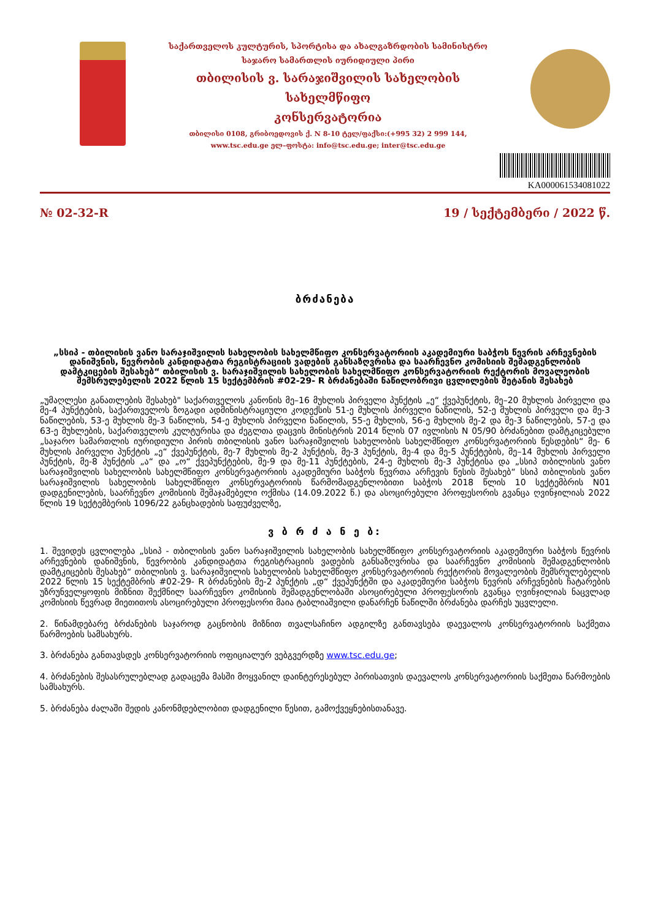საქართველოს კულტურის, სპორტისა და ახალგაზრდობის სამინისტრო
საჯარო სამართლის იურიდიული პირი
თბილისის ვ. სარაჯიშვილის სახელობის
სახელმწიფო
კონსერვატორია
თბილისი 0108, გრიბოედოვის ქ. N 8-10 ტელ/ფაქსი:(+995 32) 2 999 144,
www.tsc.edu.ge ელ–ფოსტა: info@tsc.edu.ge; inter@tsc.edu.ge
KA000061534081022
№ 02-32-R 19 / სექტემბერი / 2022 წ.
ბრძანება
„სსიპ - თბილისის ვანო სარაჯიშვილის სახელობის სახელმწიფო კონსერვატორიის აკადემიური საბჭოს წევრის არჩევნების დანიშვნის, წევრობის კანდიდატთა რეგისტრაციის ვადების განსაზღვრისა და საარჩევნო კომისიის შემადგენლობის დამტკიცების შესახებ“ თბილისის ვ. სარაჯიშვილის სახელობის სახელმწიფო კონსერვატორიის რექტორის მოვალეობის შემსრულებელის 2022 წლის 15 სექტემბრის #02-29- R ბრძანებაში ნაწილობრივი ცვლილების შეტანის შესახებ
„უმაღლესი განათლების შესახებ" საქართველოს კანონის მე–16 მუხლის პირველი პუნქტის „ე“ ქვეპუნქტის, მე–20 მუხლის პირველი და მე-4 პუნქტების, საქართველოს ზოგადი ადმინისტრაციული კოდექსის 51-ე მუხლის პირველი ნაწილის, 52-ე მუხლის პირველი და მე-3 ნაწილების, 53-ე მუხლის მე-3 ნაწილის, 54-ე მუხლის პირველი ნაწილის, 55-ე მუხლის, 56-ე მუხლის მე-2 და მე-3 ნაწილების, 57-ე და 63-ე მუხლების, საქართველოს კულტურისა და ძეგლთა დაცვის მინისტრის 2014 წლის 07 ივლისის N 05/90 ბრძანებით დამტკიცებული „საჯარო სამართლის იურიდიული პირის თბილისის ვანო სარაჯიშვილის სახელობის სახელმწიფო კონსერვატორიის წესდების“ მე- 6 მუხლის პირველი პუნქტის „ე“ ქვეპუნქტის, მე-7 მუხლის მე-2 პუნქტის, მე-3 პუნქტის, მე-4 და მე-5 პუნქტების, მე–14 მუხლის პირველი პუნქტის, მე-8 პუნქტის „ა“ და „ო“ ქვეპუნქტების, მე-9 და მე-11 პუნქტების, 24-ე მუხლის მე-3 პუნქტისა და „სსიპ თბილისის ვანო სარაჯიშვილის სახელობის სახელმწიფო კონსერვატორიის აკადემიური საბჭოს წევრთა არჩევის წესის შესახებ“ სსიპ თბილისის ვანო სარაჯიშვილის სახელობის სახელმწიფო კონსერვატორიის წარმომადგენლობითი საბჭოს 2018 წლის 10 სექტემბრის N01 დადგენილების, საარჩევნო კომისიის შემაჯამებელი ოქმისა (14.09.2022 წ.) და ასოცირებული პროფესორის გვანცა ღვინჯილიას 2022 წლის 19 სექტემბერის 1096/22 განცხადების საფუძველზე,
ვ ბ რ ძ ა ნ ე ბ:
1. შევიდეს ცვლილება „სსიპ - თბილისის ვანო სარაჯიშვილის სახელობის სახელმწიფო კონსერვატორიის აკადემიური საბჭოს წევრის არჩევნების დანიშვნის, წევრობის კანდიდატთა რეგისტრაციის ვადების განსაზღვრისა და საარჩევნო კომისიის შემადგენლობის დამტკიცების შესახებ“ თბილისის ვ. სარაჯიშვილის სახელობის სახელმწიფო კონსერვატორიის რექტორის მოვალეობის შემსრულებელის 2022 წლის 15 სექტემბრის #02-29- R ბრძანების მე-2 პუნქტის „დ“ ქვეპუნქტში და აკადემიური საბჭოს წევრის არჩევნების ჩატარების უზრუნველყოფის მიზნით შექმნილ საარჩევნო კომისიის შემადგენლობაში ასოცირებული პროფესორის გვანცა ღვინჯილიას ნაცვლად კომისიის წევრად მიეთითოს ასოცირებული პროფესორი მაია ტაბლიაშვილი დანარჩენ ნაწილში ბრძანება დარჩეს უცვლელი.
2. წინამდებარე ბრძანების საჯაროდ გაცნობის მიზნით თვალსაჩინო ადგილზე განთავსება დაევალოს კონსერვატორიის საქმეთა წარმოების სამსახურს.
3. ბრძანება განთავსდეს კონსერვატორიის ოფიციალურ ვებგვერდზე www.tsc.edu.ge;
4. ბრძანების შესასრულებლად გადაცემა მასში მოყვანილ დაინტერესებულ პირისათვის დაევალოს კონსერვატორიის საქმეთა წარმოების სამსახურს.
5. ბრძანება ძალაში შედის კანონმდებლობით დადგენილი წესით, გამოქვეყნებისთანავე.